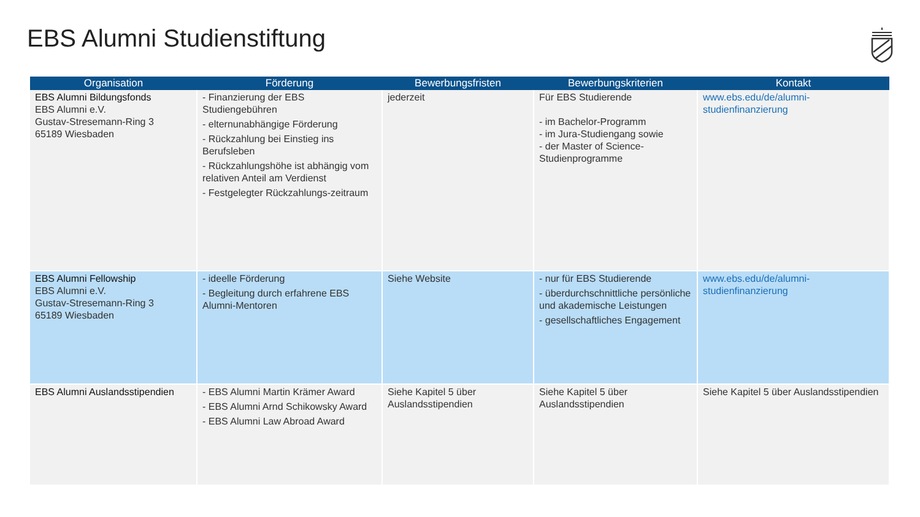EBS Alumni Studienstiftung
| Organisation | Förderung | Bewerbungsfristen | Bewerbungskriterien | Kontakt |
| --- | --- | --- | --- | --- |
| EBS Alumni Bildungsfonds EBS Alumni e.V. Gustav-Stresemann-Ring 3 65189 Wiesbaden | - Finanzierung der EBS Studiengebühren - elternunabhängige Förderung - Rückzahlung bei Einstieg ins Berufsleben - Rückzahlungshöhe ist abhängig vom relativen Anteil am Verdienst - Festgelegter Rückzahlungs-zeitraum | jederzeit | Für EBS Studierende - im Bachelor-Programm - im Jura-Studiengang sowie - der Master of Science-Studienprogramme | www.ebs.edu/de/alumni-studienfinanzierung |
| EBS Alumni Fellowship EBS Alumni e.V. Gustav-Stresemann-Ring 3 65189 Wiesbaden | - ideelle Förderung - Begleitung durch erfahrene EBS Alumni-Mentoren | Siehe Website | - nur für EBS Studierende - überdurchschnittliche persönliche und akademische Leistungen - gesellschaftliches Engagement | www.ebs.edu/de/alumni-studienfinanzierung |
| EBS Alumni Auslandsstipendien | - EBS Alumni Martin Krämer Award - EBS Alumni Arnd Schikowsky Award - EBS Alumni Law Abroad Award | Siehe Kapitel 5 über Auslandsstipendien | Siehe Kapitel 5 über Auslandsstipendien | Siehe Kapitel 5 über Auslandsstipendien |